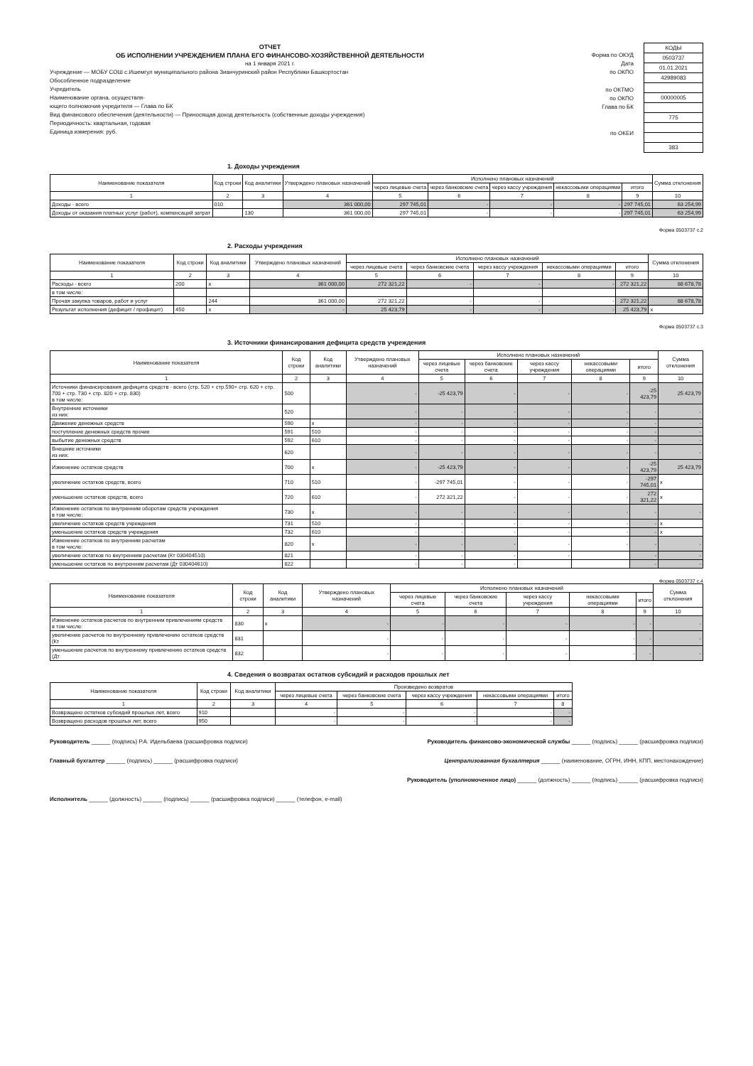ОТЧЕТ
ОБ ИСПОЛНЕНИИ УЧРЕЖДЕНИЕМ ПЛАНА ЕГО ФИНАНСОВО-ХОЗЯЙСТВЕННОЙ ДЕЯТЕЛЬНОСТИ
на 1 января 2021 г.
Учреждение — МОБУ СОШ с.Ишемгул муниципального района Зианчуринский район Республики Башкортостан
Обособленное подразделение
Учредитель
Наименование органа, осуществля-
ющего полномочия учредителя — Глава по БК
Вид финансового обеспечения (деятельности) — Приносящая доход деятельность (собственные доходы учреждения)
Периодичность: квартальная, годовая
Единица измерения: руб.
Форма по ОКУД
Дата
по ОКПО
по ОКТМО
по ОКПО
Глава по БК
по ОКЕИ
| КОДЫ |
| 0503737 |
| 01.01.2021 |
| 42989083 |
| 00000005 |
| 775 |
| 383 |
1. Доходы учреждения
| Наименование показателя | Код строки | Код аналитики | Утверждено плановых назначений | Исполнено плановых назначений | | | | | Сумма отклонения |
| --- | --- | --- | --- | --- | --- | --- | --- | --- | --- |
| | | | | через лицевые счета | через банковские счета | через кассу учреждения | некассовыми операциями | итого | |
| 1 | 2 | 3 | 4 | 5 | 6 | 7 | 8 | 9 | 10 |
| Доходы - всего | 010 | | 361 000,00 | 297 745,01 | - | - | - | 297 745,01 | 63 254,99 |
| Доходы от оказания платных услуг (работ), компенсаций затрат | | 130 | 361 000,00 | 297 745,01 | - | - | - | 297 745,01 | 63 254,99 |
Форма 0503737 с.2
2. Расходы учреждения
| Наименование показателя | Код строки | Код аналитики | Утверждено плановых назначений | Исполнено плановых назначений | | | | | Сумма отклонения |
| --- | --- | --- | --- | --- | --- | --- | --- | --- | --- |
| | | | | через лицевые счета | через банковские счета | через кассу учреждения | некассовыми операциями | итого | |
| 1 | 2 | 3 | 4 | 5 | 6 | 7 | 8 | 9 | 10 |
| Расходы - всего | 200 | x | 361 000,00 | 272 321,22 | - | - | - | 272 321,22 | 88 678,78 |
| в том числе: | | | | | | | | | |
| Прочая закупка товаров, работ и услуг | | 244 | 361 000,00 | 272 321,22 | - | - | - | 272 321,22 | 88 678,78 |
| Результат исполнения (дефицит / профицит) | 450 | x | - | 25 423,79 | - | - | - | 25 423,79 | x |
Форма 0503737 с.3
3. Источники финансирования дефицита средств учреждения
| Наименование показателя | Код строки | Код аналитики | Утверждено плановых назначений | Исполнено плановых назначений | | | | | Сумма отклонения |
| --- | --- | --- | --- | --- | --- | --- | --- | --- | --- |
| | | | | через лицевые счета | через банковские счета | через кассу учреждения | некассовыми операциями | итого | |
| 1 | 2 | 3 | 4 | 5 | 6 | 7 | 8 | 9 | 10 |
| Источники финансирования дефицита средств - всего (стр. 520 + стр.590+ стр. 620 + стр. 700 + стр. 730 + стр. 820 + стр. 830) в том числе: | 500 | | - | -25 423,79 | - | - | - | -25 423,79 | 25 423,79 |
| Внутренние источники из них: | 520 | | - | - | - | - | - | - | - |
| Движение денежных средств | 590 | x | - | - | - | - | - | - | - |
| поступление денежных средств прочие | 591 | 510 | - | - | - | - | - | - | - |
| выбытие денежных средств | 592 | 610 | - | - | - | - | - | - | - |
| Внешние источники из них: | 620 | | - | - | - | - | - | - | - |
| Изменение остатков средств | 700 | x | - | -25 423,79 | - | - | - | -25 423,79 | 25 423,79 |
| увеличение остатков средств, всего | 710 | 510 | - | -297 745,01 | - | - | - | -297 745,01 | x |
| уменьшение остатков средств, всего | 720 | 610 | - | 272 321,22 | - | - | - | 272 321,22 | x |
| Изменение остатков по внутренним оборотам средств учреждения в том числе: | 730 | x | - | - | - | - | - | - | - |
| увеличение остатков средств учреждения | 731 | 510 | - | - | - | - | - | - | x |
| уменьшение остатков средств учреждения | 732 | 610 | - | - | - | - | - | - | x |
| Изменение остатков по внутренним расчетам в том числе: | 820 | x | - | - | - | - | - | - | - |
| увеличение остатков по внутренним расчетам (Кт 030404510) | 821 | | - | - | - | - | | - | - |
| уменьшение остатков по внутренним расчетам (Дт 030404610) | 822 | | - | - | - | | | - | - |
Форма 0503737 с.4
| Наименование показателя | Код строки | Код аналитики | Утверждено плановых назначений | Исполнено плановых назначений | | | | | Сумма отклонения |
| --- | --- | --- | --- | --- | --- | --- | --- | --- | --- |
| | | | | через лицевые счета | через банковские счета | через кассу учреждения | некассовыми операциями | итого | |
| 1 | 2 | 3 | 4 | 5 | 6 | 7 | 8 | 9 | 10 |
| Изменение остатков расчетов по внутренним привлечениям средств в том числе: | 830 | x | - | - | - | - | - | - | - |
| увеличение расчетов по внутреннему привлечению остатков средств (Кт | 831 | | - | - | - | - | - | - | - |
| уменьшение расчетов по внутреннему привлечению остатков средств (Дт | 832 | | - | - | - | - | - | - | - |
4. Сведения о возвратах остатков субсидий и расходов прошлых лет
| Наименование показателя | Код строки | Код аналитики | Произведено возвратов | | | | |
| --- | --- | --- | --- | --- | --- | --- | --- |
| | | | через лицевые счета | через банковские счета | через кассу учреждения | некассовыми операциями | итого |
| 1 | 2 | 3 | 4 | 5 | 6 | 7 | 8 |
| Возвращено остатков субсидий прошлых лет, всего | 910 | | - | - | - | - | - |
| Возвращено расходов прошлых лет, всего | 950 | | - | - | - | - | - |
Руководитель ______ (подпись) Р.А. Идельбаева (расшифровка подписи)
Руководитель финансово-экономической службы ______ (подпись) ______ (расшифровка подписи)
Главный бухгалтер ______ (подпись) ______ (расшифровка подписи)
Централизованная бухгалтерия ______ (наименование, ОГРН, ИНН, КПП, местонахождение)
Руководитель (уполномоченное лицо) ______ (должность) ______ (подпись) ______ (расшифровка подписи)
Исполнитель ______ (должность) ______ (подпись) ______ (расшифровка подписи) ______ (телефон, e-mail)